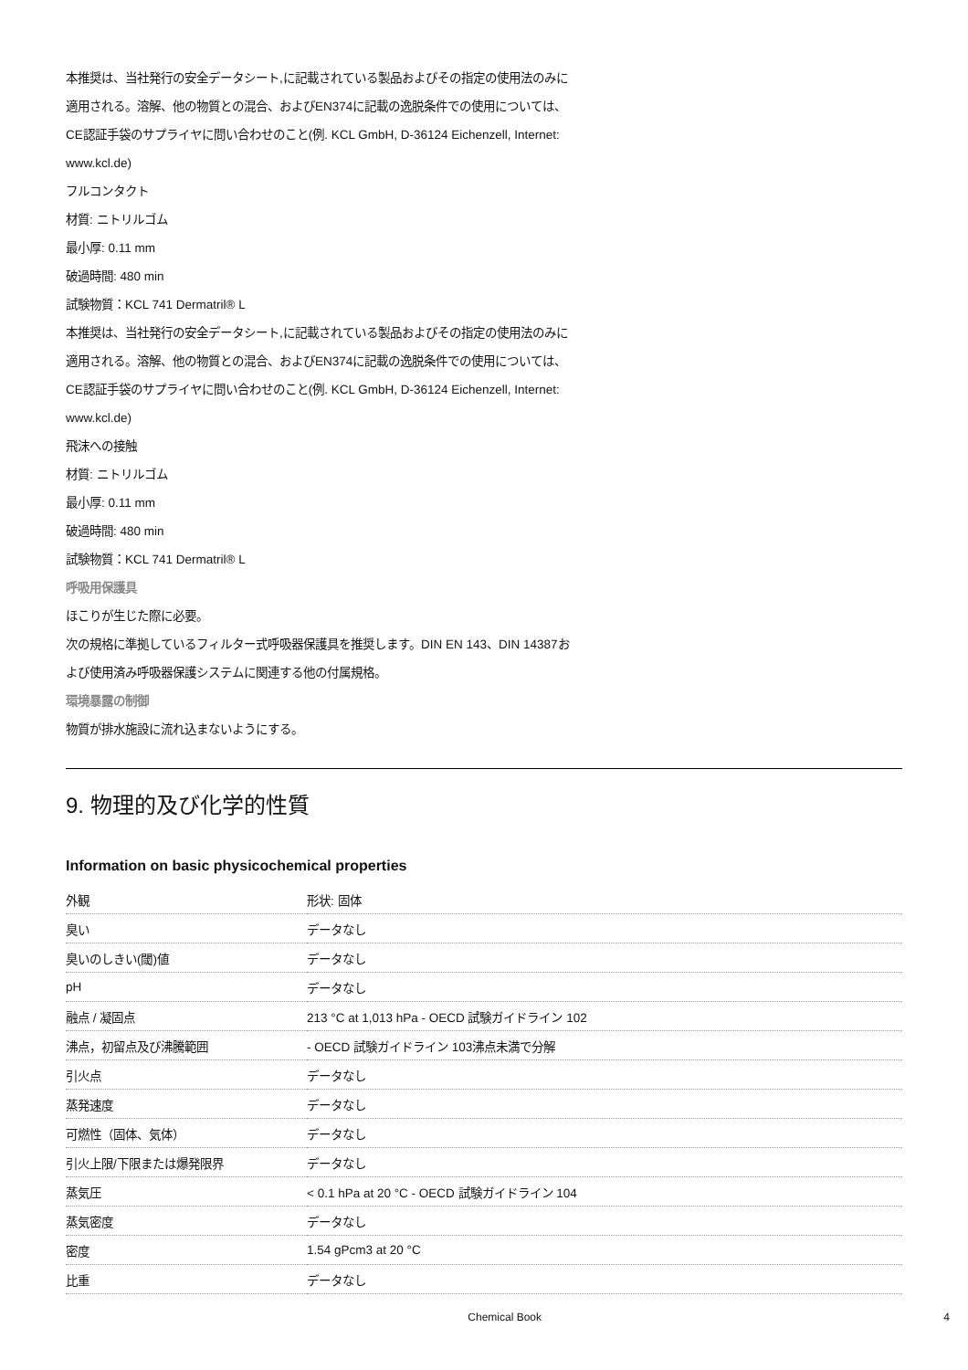本推奨は、当社発行の安全データシート,に記載されている製品およびその指定の使用法のみに
適用される。溶解、他の物質との混合、およびEN374に記載の逸脱条件での使用については、
CE認証手袋のサプライヤに問い合わせのこと(例. KCL GmbH, D-36124 Eichenzell, Internet:
www.kcl.de)
フルコンタクト
材質: ニトリルゴム
最小厚: 0.11 mm
破過時間: 480 min
試験物質：KCL 741 Dermatril® L
本推奨は、当社発行の安全データシート,に記載されている製品およびその指定の使用法のみに
適用される。溶解、他の物質との混合、およびEN374に記載の逸脱条件での使用については、
CE認証手袋のサプライヤに問い合わせのこと(例. KCL GmbH, D-36124 Eichenzell, Internet:
www.kcl.de)
飛沫への接触
材質: ニトリルゴム
最小厚: 0.11 mm
破過時間: 480 min
試験物質：KCL 741 Dermatril® L
呼吸用保護具
ほこりが生じた際に必要。
次の規格に準拠しているフィルター式呼吸器保護具を推奨します。DIN EN 143、DIN 14387お
よび使用済み呼吸器保護システムに関連する他の付属規格。
環境暴露の制御
物質が排水施設に流れ込まないようにする。
9. 物理的及び化学的性質
Information on basic physicochemical properties
| 外観 | 形状: 固体 |
| 臭い | データなし |
| 臭いのしきい(閾)値 | データなし |
| pH | データなし |
| 融点 / 凝固点 | 213 °C at 1,013 hPa - OECD 試験ガイドライン 102 |
| 沸点，初留点及び沸騰範囲 | - OECD 試験ガイドライン 103沸点未満で分解 |
| 引火点 | データなし |
| 蒸発速度 | データなし |
| 可燃性（固体、気体） | データなし |
| 引火上限/下限または爆発限界 | データなし |
| 蒸気圧 | < 0.1 hPa at 20 °C - OECD 試験ガイドライン 104 |
| 蒸気密度 | データなし |
| 密度 | 1.54 gPcm3 at 20 °C |
| 比重 | データなし |
Chemical Book 4